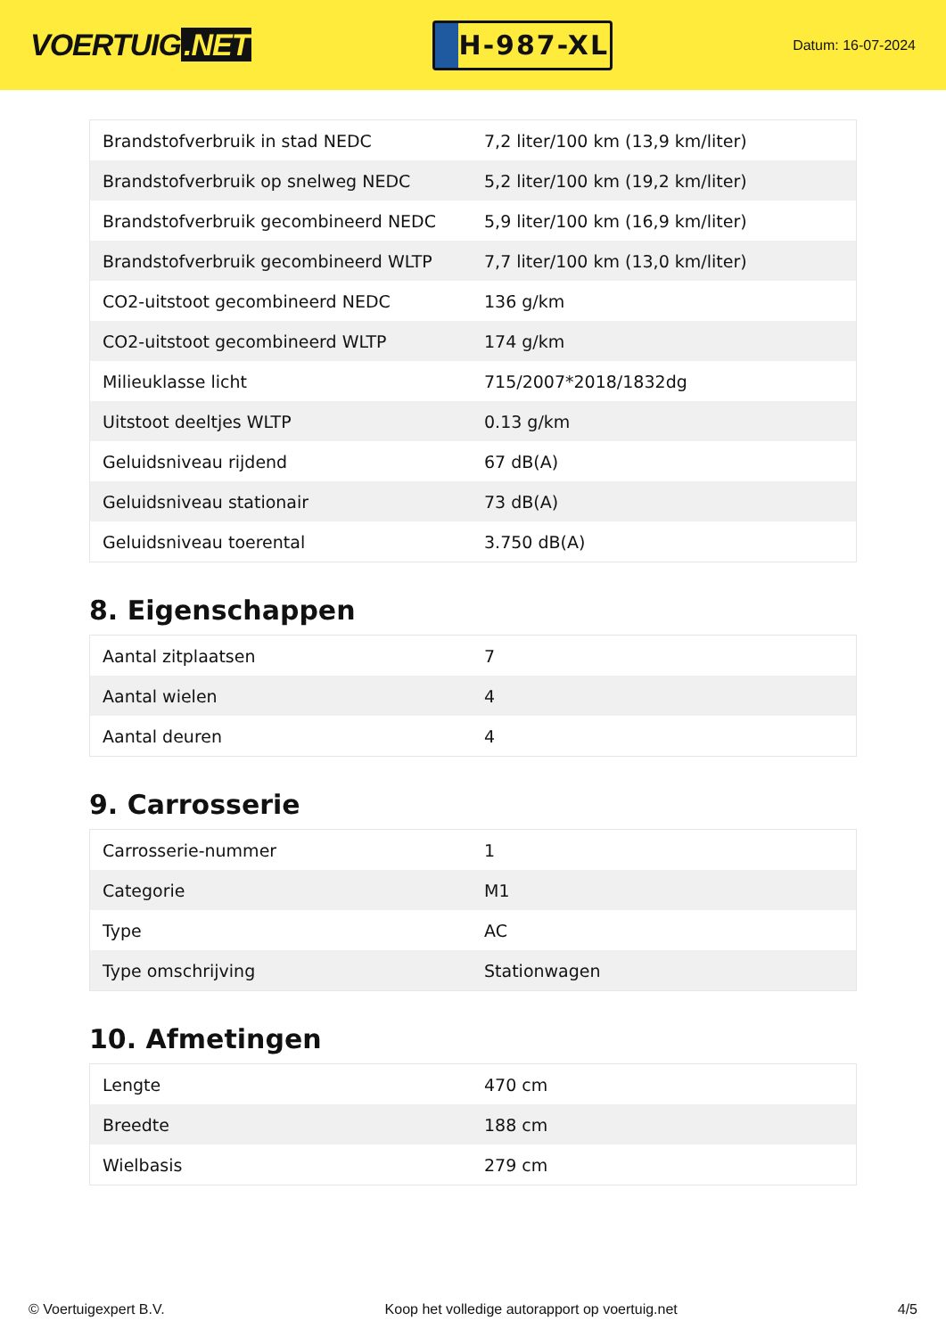VOERTUIG.NET
H-987-XL
Datum: 16-07-2024
| Brandstofverbruik in stad NEDC | 7,2 liter/100 km (13,9 km/liter) |
| Brandstofverbruik op snelweg NEDC | 5,2 liter/100 km (19,2 km/liter) |
| Brandstofverbruik gecombineerd NEDC | 5,9 liter/100 km (16,9 km/liter) |
| Brandstofverbruik gecombineerd WLTP | 7,7 liter/100 km (13,0 km/liter) |
| CO2-uitstoot gecombineerd NEDC | 136 g/km |
| CO2-uitstoot gecombineerd WLTP | 174 g/km |
| Milieuklasse licht | 715/2007*2018/1832dg |
| Uitstoot deeltjes WLTP | 0.13 g/km |
| Geluidsniveau rijdend | 67 dB(A) |
| Geluidsniveau stationair | 73 dB(A) |
| Geluidsniveau toerental | 3.750 dB(A) |
8. Eigenschappen
| Aantal zitplaatsen | 7 |
| Aantal wielen | 4 |
| Aantal deuren | 4 |
9. Carrosserie
| Carrosserie-nummer | 1 |
| Categorie | M1 |
| Type | AC |
| Type omschrijving | Stationwagen |
10. Afmetingen
| Lengte | 470 cm |
| Breedte | 188 cm |
| Wielbasis | 279 cm |
© Voertuigexpert B.V. Koop het volledige autorapport op voertuig.net 4/5